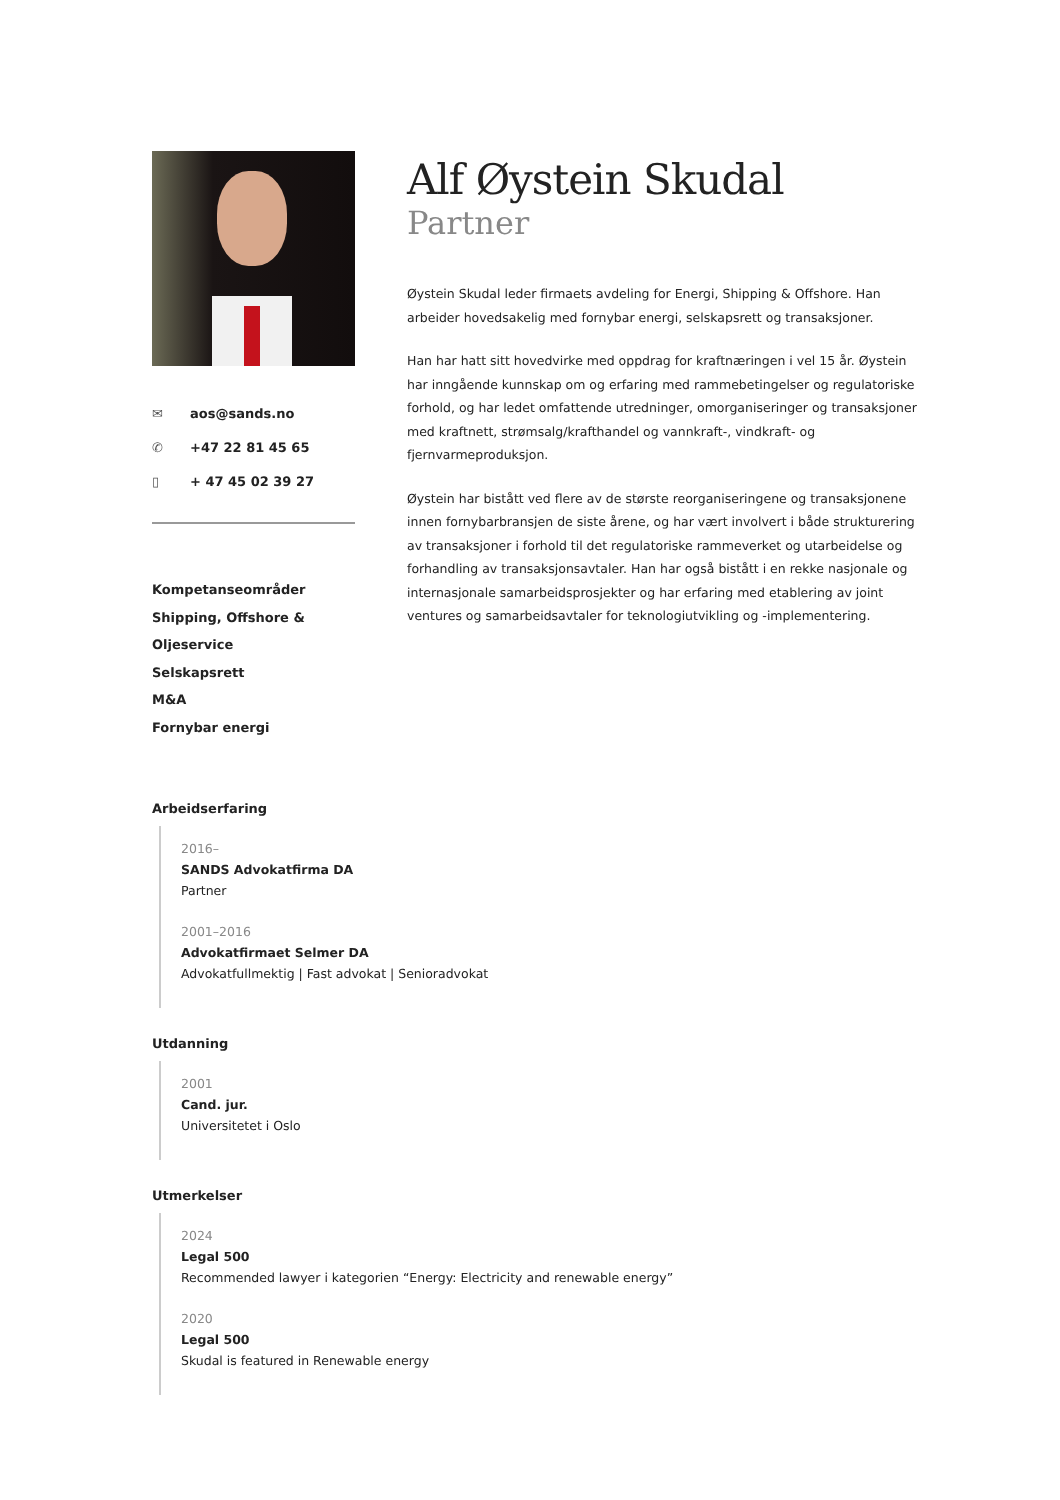✉ aos@sands.no
✆ +47 22 81 45 65
▯ + 47 45 02 39 27
Kompetanseområder
Shipping, Offshore & Oljeservice
Selskapsrett
M&A
Fornybar energi
Alf Øystein Skudal
Partner
Øystein Skudal leder firmaets avdeling for Energi, Shipping & Offshore. Han arbeider hovedsakelig med fornybar energi, selskapsrett og transaksjoner.
Han har hatt sitt hovedvirke med oppdrag for kraftnæringen i vel 15 år. Øystein har inngående kunnskap om og erfaring med rammebetingelser og regulatoriske forhold, og har ledet omfattende utredninger, omorganiseringer og transaksjoner med kraftnett, strømsalg/krafthandel og vannkraft-, vindkraft- og fjernvarmeproduksjon.
Øystein har bistått ved flere av de største reorganiseringene og transaksjonene innen fornybarbransjen de siste årene, og har vært involvert i både strukturering av transaksjoner i forhold til det regulatoriske rammeverket og utarbeidelse og forhandling av transaksjonsavtaler. Han har også bistått i en rekke nasjonale og internasjonale samarbeidsprosjekter og har erfaring med etablering av joint ventures og samarbeidsavtaler for teknologiutvikling og -implementering.
Arbeidserfaring
2016–
SANDS Advokatfirma DA
Partner
2001–2016
Advokatfirmaet Selmer DA
Advokatfullmektig | Fast advokat | Senioradvokat
Utdanning
2001
Cand. jur.
Universitetet i Oslo
Utmerkelser
2024
Legal 500
Recommended lawyer i kategorien “Energy: Electricity and renewable energy”
2020
Legal 500
Skudal is featured in Renewable energy